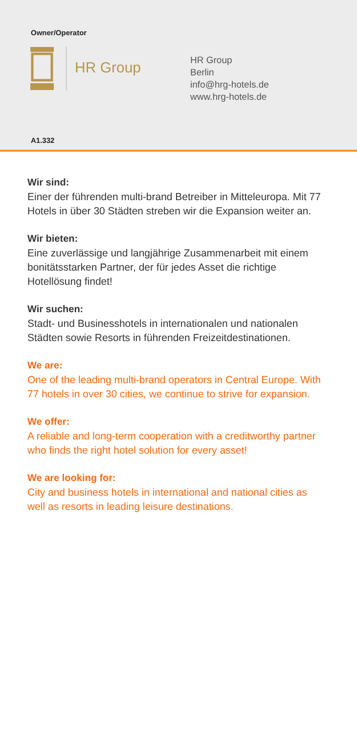Owner/Operator
HR Group
HR Group
Berlin
info@hrg-hotels.de
www.hrg-hotels.de
A1.332
Wir sind:
Einer der führenden multi-brand Betreiber in Mitteleuropa. Mit 77 Hotels in über 30 Städten streben wir die Expansion weiter an.
Wir bieten:
Eine zuverlässige und langjährige Zusammenarbeit mit einem bonitätsstarken Partner, der für jedes Asset die richtige Hotellösung findet!
Wir suchen:
Stadt- und Businesshotels in internationalen und nationalen Städten sowie Resorts in führenden Freizeitdestinationen.
We are:
One of the leading multi-brand operators in Central Europe. With 77 hotels in over 30 cities, we continue to strive for expansion.
We offer:
A reliable and long-term cooperation with a creditworthy partner who finds the right hotel solution for every asset!
We are looking for:
City and business hotels in international and national cities as well as resorts in leading leisure destinations.